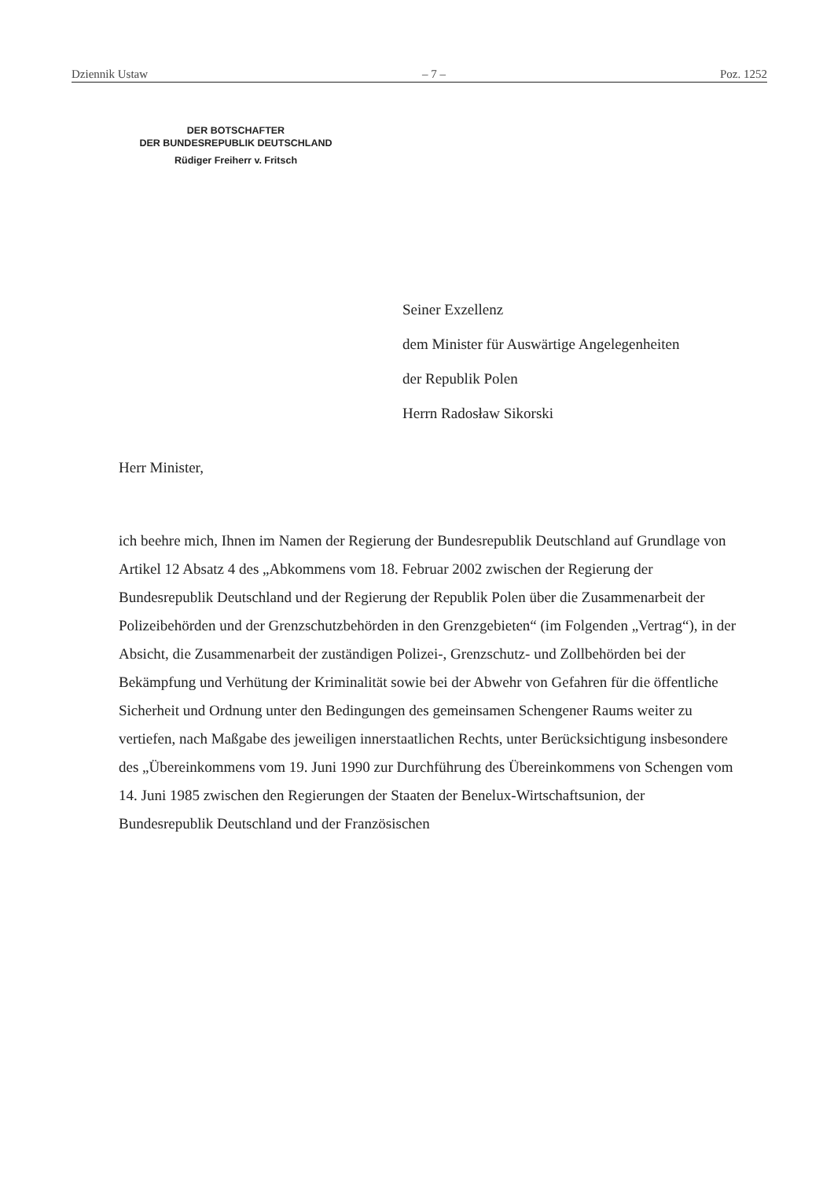Dziennik Ustaw – 7 – Poz. 1252
DER BOTSCHAFTER
DER BUNDESREPUBLIK DEUTSCHLAND
Rüdiger Freiherr v. Fritsch
Seiner Exzellenz
dem Minister für Auswärtige Angelegenheiten
der Republik Polen
Herrn Radosław Sikorski
Herr Minister,
ich beehre mich, Ihnen im Namen der Regierung der Bundesrepublik Deutschland auf Grundlage von Artikel 12 Absatz 4 des „Abkommens vom 18. Februar 2002 zwischen der Regierung der Bundesrepublik Deutschland und der Regierung der Republik Polen über die Zusammenarbeit der Polizeibehörden und der Grenzschutzbehörden in den Grenzgebieten“ (im Folgenden „Vertrag“), in der Absicht, die Zusammenarbeit der zuständigen Polizei-, Grenzschutz- und Zollbehörden bei der Bekämpfung und Verhütung der Kriminalität sowie bei der Abwehr von Gefahren für die öffentliche Sicherheit und Ordnung unter den Bedingungen des gemeinsamen Schengener Raums weiter zu vertiefen, nach Maßgabe des jeweiligen innerstaatlichen Rechts, unter Berücksichtigung insbesondere des „Übereinkommens vom 19. Juni 1990 zur Durchführung des Übereinkommens von Schengen vom 14. Juni 1985 zwischen den Regierungen der Staaten der Benelux-Wirtschaftsunion, der Bundesrepublik Deutschland und der Französischen